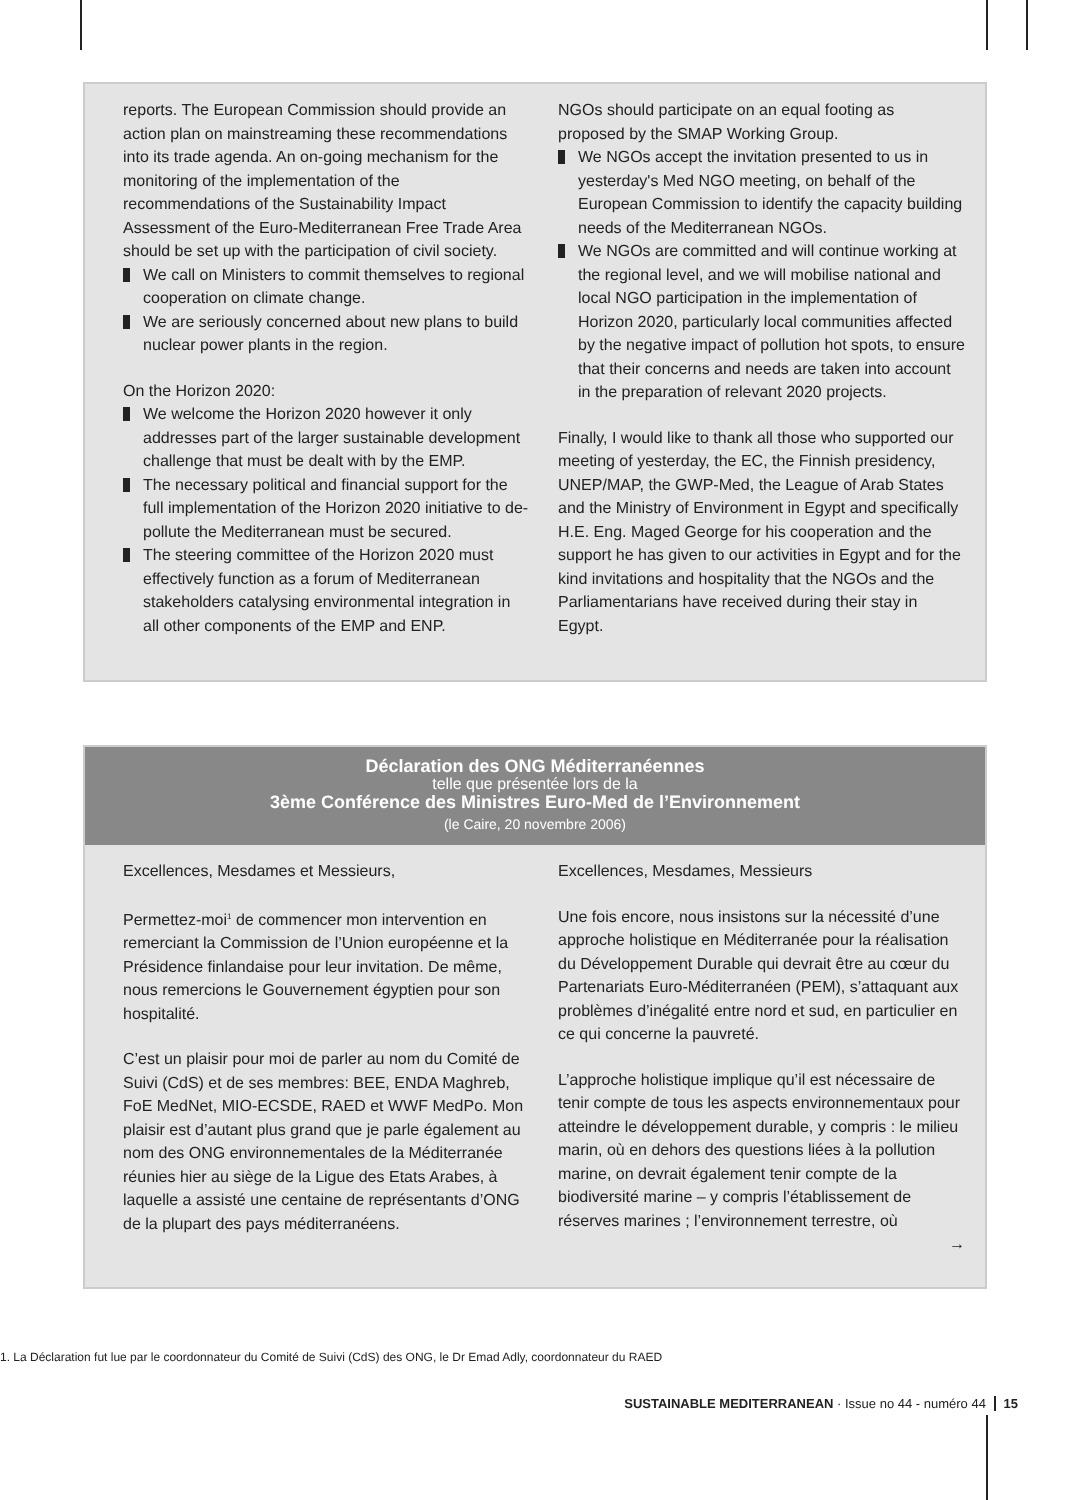reports. The European Commission should provide an action plan on mainstreaming these recommendations into its trade agenda. An on-going mechanism for the monitoring of the implementation of the recommendations of the Sustainability Impact Assessment of the Euro-Mediterranean Free Trade Area should be set up with the participation of civil society.
We call on Ministers to commit themselves to regional cooperation on climate change.
We are seriously concerned about new plans to build nuclear power plants in the region.
On the Horizon 2020:
We welcome the Horizon 2020 however it only addresses part of the larger sustainable development challenge that must be dealt with by the EMP.
The necessary political and financial support for the full implementation of the Horizon 2020 initiative to de-pollute the Mediterranean must be secured.
The steering committee of the Horizon 2020 must effectively function as a forum of Mediterranean stakeholders catalysing environmental integration in all other components of the EMP and ENP.
NGOs should participate on an equal footing as proposed by the SMAP Working Group.
We NGOs accept the invitation presented to us in yesterday's Med NGO meeting, on behalf of the European Commission to identify the capacity building needs of the Mediterranean NGOs.
We NGOs are committed and will continue working at the regional level, and we will mobilise national and local NGO participation in the implementation of Horizon 2020, particularly local communities affected by the negative impact of pollution hot spots, to ensure that their concerns and needs are taken into account in the preparation of relevant 2020 projects.
Finally, I would like to thank all those who supported our meeting of yesterday, the EC, the Finnish presidency, UNEP/MAP, the GWP-Med, the League of Arab States and the Ministry of Environment in Egypt and specifically H.E. Eng. Maged George for his cooperation and the support he has given to our activities in Egypt and for the kind invitations and hospitality that the NGOs and the Parliamentarians have received during their stay in Egypt.
Déclaration des ONG Méditerranéennes
telle que présentée lors de la
3ème Conférence des Ministres Euro-Med de l’Environnement
(le Caire, 20 novembre 2006)
Excellences, Mesdames et Messieurs,
Permettez-moi<sup>1</sup> de commencer mon intervention en remerciant la Commission de l’Union européenne et la Présidence finlandaise pour leur invitation. De même, nous remercions le Gouvernement égyptien pour son hospitalité.
C’est un plaisir pour moi de parler au nom du Comité de Suivi (CdS) et de ses membres: BEE, ENDA Maghreb, FoE MedNet, MIO-ECSDE, RAED et WWF MedPo. Mon plaisir est d’autant plus grand que je parle également au nom des ONG environnementales de la Méditerranée réunies hier au siège de la Ligue des Etats Arabes, à laquelle a assisté une centaine de représentants d’ONG de la plupart des pays méditerranéens.
Excellences, Mesdames, Messieurs
Une fois encore, nous insistons sur la nécessité d’une approche holistique en Méditerranée pour la réalisation du Développement Durable qui devrait être au cœur du Partenariats Euro-Méditerranéen (PEM), s’attaquant aux problèmes d’inégalité entre nord et sud, en particulier en ce qui concerne la pauvreté.
L’approche holistique implique qu’il est nécessaire de tenir compte de tous les aspects environnementaux pour atteindre le développement durable, y compris : le milieu marin, où en dehors des questions liées à la pollution marine, on devrait également tenir compte de la biodiversité marine – y compris l’établissement de réserves marines ; l’environnement terrestre, où
→
1. La Déclaration fut lue par le coordonnateur du Comité de Suivi (CdS) des ONG, le Dr Emad Adly, coordonnateur du RAED
SUSTAINABLE MEDITERRANEAN · Issue no 44 - numéro 44 15